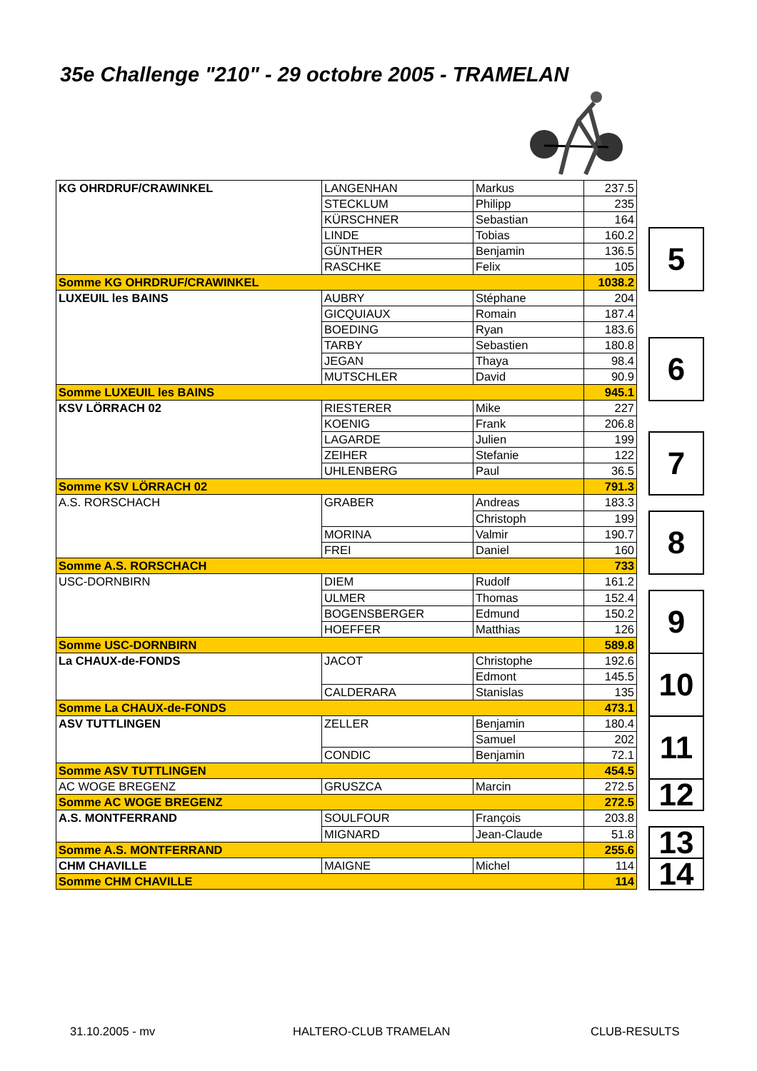35e Challenge "210" - 29 octobre 2005 - TRAMELAN
| KG OHRDRUF/CRAWINKEL | LANGENHAN | Markus | 237.5 | | |
| | STECKLUM | Philipp | 235 | | |
| | KÜRSCHNER | Sebastian | 164 | | |
| | LINDE | Tobias | 160.2 | | 5 |
| | GÜNTHER | Benjamin | 136.5 | | |
| | RASCHKE | Felix | 105 | | |
| Somme KG OHRDRUF/CRAWINKEL | | | 1038.2 | | |
| LUXEUIL les BAINS | AUBRY | Stéphane | 204 | | |
| | GICQUIAUX | Romain | 187.4 | | |
| | BOEDING | Ryan | 183.6 | | |
| | TARBY | Sebastien | 180.8 | | 6 |
| | JEGAN | Thaya | 98.4 | | |
| | MUTSCHLER | David | 90.9 | | |
| Somme LUXEUIL les BAINS | | | 945.1 | | |
| KSV LÖRRACH 02 | RIESTERER | Mike | 227 | | |
| | KOENIG | Frank | 206.8 | | |
| | LAGARDE | Julien | 199 | | 7 |
| | ZEIHER | Stefanie | 122 | | |
| | UHLENBERG | Paul | 36.5 | | |
| Somme KSV LÖRRACH 02 | | | 791.3 | | |
| A.S. RORSCHACH | GRABER | Andreas | 183.3 | | |
| | | Christoph | 199 | | 8 |
| | MORINA | Valmir | 190.7 | | |
| | FREI | Daniel | 160 | | |
| Somme A.S. RORSCHACH | | | 733 | | |
| USC-DORNBIRN | DIEM | Rudolf | 161.2 | | |
| | ULMER | Thomas | 152.4 | | 9 |
| | BOGENSBERGER | Edmund | 150.2 | | |
| | HOEFFER | Matthias | 126 | | |
| Somme USC-DORNBIRN | | | 589.8 | | |
| La CHAUX-de-FONDS | JACOT | Christophe | 192.6 | | 10 |
| | | Edmont | 145.5 | | |
| | CALDERARA | Stanislas | 135 | | |
| Somme La CHAUX-de-FONDS | | | 473.1 | | |
| ASV TUTTLINGEN | ZELLER | Benjamin | 180.4 | | 11 |
| | | Samuel | 202 | | |
| | CONDIC | Benjamin | 72.1 | | |
| Somme ASV TUTTLINGEN | | | 454.5 | | |
| AC WOGE BREGENZ | GRUSZCA | Marcin | 272.5 | | 12 |
| Somme AC WOGE BREGENZ | | | 272.5 | | |
| A.S. MONTFERRAND | SOULFOUR | François | 203.8 | | |
| | MIGNARD | Jean-Claude | 51.8 | | 13 |
| Somme A.S. MONTFERRAND | | | 255.6 | | |
| CHM CHAVILLE | MAIGNE | Michel | 114 | | 14 |
| Somme CHM CHAVILLE | | | 114 | | |
31.10.2005 - mv HALTERO-CLUB TRAMELAN CLUB-RESULTS